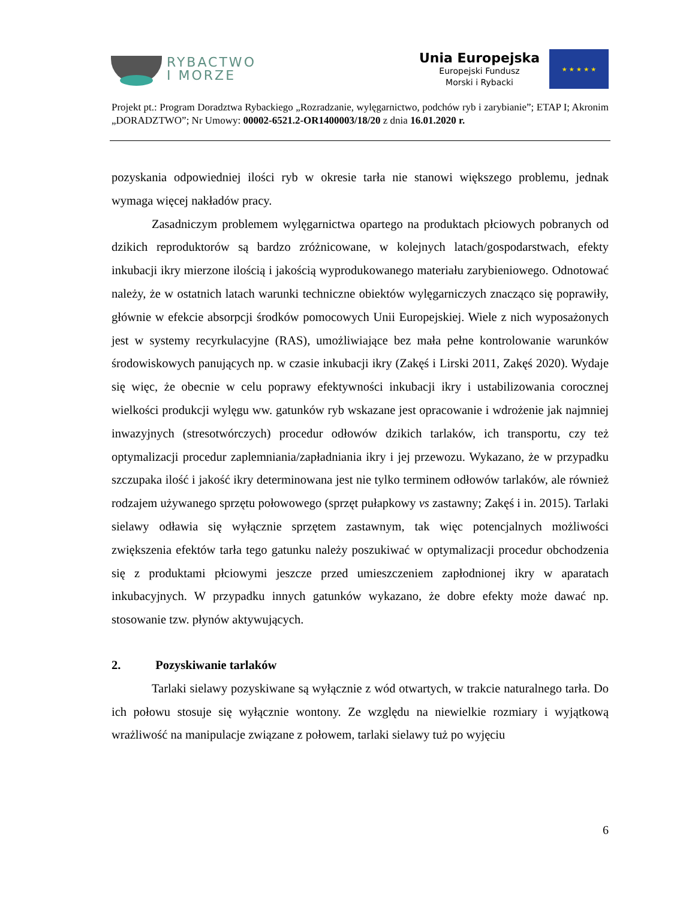RYBACTWO
I MORZE
Unia Europejska
Europejski Fundusz
Morski i Rybacki
★ ★ ★ ★ ★
Projekt pt.: Program Doradztwa Rybackiego „Rozradzanie, wylęgarnictwo, podchów ryb i zarybianie”; ETAP I; Akronim „DORADZTWO”; Nr Umowy: 00002-6521.2-OR1400003/18/20 z dnia 16.01.2020 r.
pozyskania odpowiedniej ilości ryb w okresie tarła nie stanowi większego problemu, jednak wymaga więcej nakładów pracy.
Zasadniczym problemem wylęgarnictwa opartego na produktach płciowych pobranych od dzikich reproduktorów są bardzo zróżnicowane, w kolejnych latach/gospodarstwach, efekty inkubacji ikry mierzone ilością i jakością wyprodukowanego materiału zarybieniowego. Odnotować należy, że w ostatnich latach warunki techniczne obiektów wylęgarniczych znacząco się poprawiły, głównie w efekcie absorpcji środków pomocowych Unii Europejskiej. Wiele z nich wyposażonych jest w systemy recyrkulacyjne (RAS), umożliwiające bez mała pełne kontrolowanie warunków środowiskowych panujących np. w czasie inkubacji ikry (Zakęś i Lirski 2011, Zakęś 2020). Wydaje się więc, że obecnie w celu poprawy efektywności inkubacji ikry i ustabilizowania corocznej wielkości produkcji wylęgu ww. gatunków ryb wskazane jest opracowanie i wdrożenie jak najmniej inwazyjnych (stresotwórczych) procedur odłowów dzikich tarlaków, ich transportu, czy też optymalizacji procedur zaplemniania/zapładniania ikry i jej przewozu. Wykazano, że w przypadku szczupaka ilość i jakość ikry determinowana jest nie tylko terminem odłowów tarlaków, ale również rodzajem używanego sprzętu połowowego (sprzęt pułapkowy vs zastawny; Zakęś i in. 2015). Tarlaki sielawy odławia się wyłącznie sprzętem zastawnym, tak więc potencjalnych możliwości zwiększenia efektów tarła tego gatunku należy poszukiwać w optymalizacji procedur obchodzenia się z produktami płciowymi jeszcze przed umieszczeniem zapłodnionej ikry w aparatach inkubacyjnych. W przypadku innych gatunków wykazano, że dobre efekty może dawać np. stosowanie tzw. płynów aktywujących.
2. Pozyskiwanie tarlaków
Tarlaki sielawy pozyskiwane są wyłącznie z wód otwartych, w trakcie naturalnego tarła. Do ich połowu stosuje się wyłącznie wontony. Ze względu na niewielkie rozmiary i wyjątkową wrażliwość na manipulacje związane z połowem, tarlaki sielawy tuż po wyjęciu
6